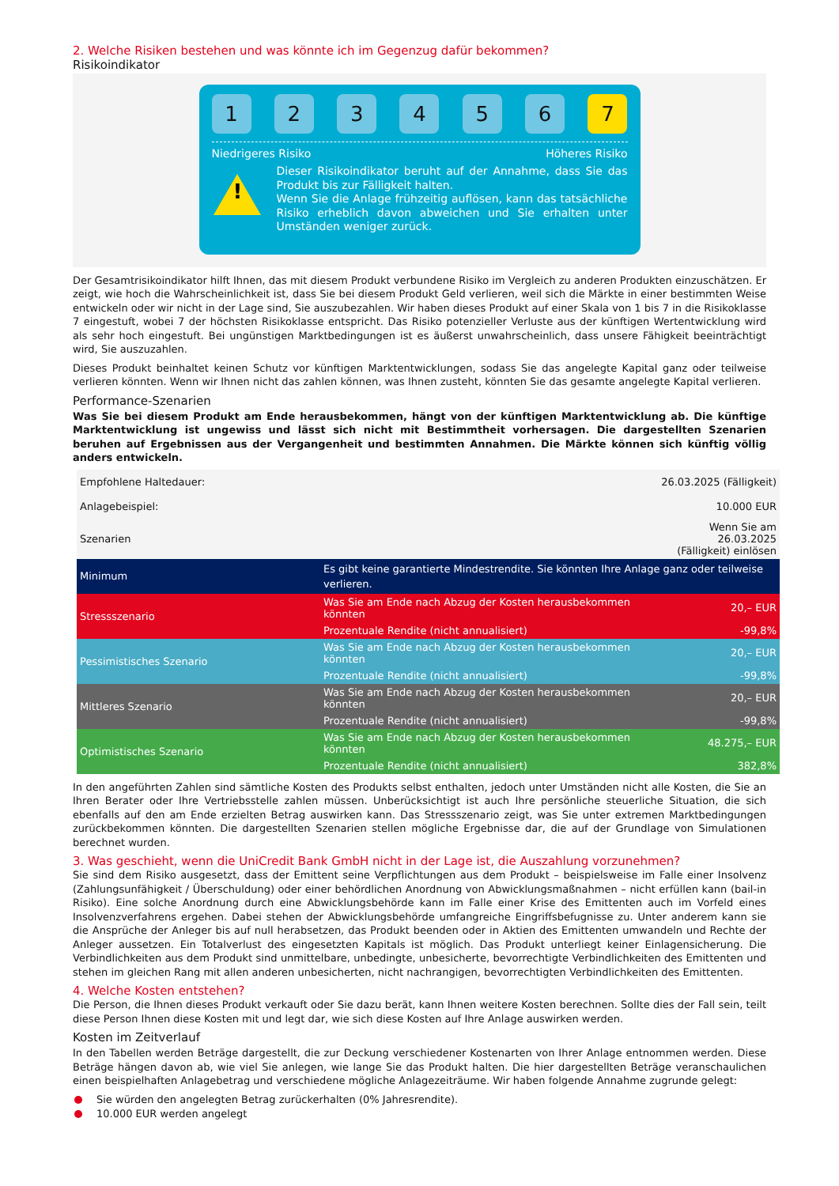2. Welche Risiken bestehen und was könnte ich im Gegenzug dafür bekommen?
Risikoindikator
1 2 3 4 5 6 7
Niedrigeres Risiko Höheres Risiko
!
Dieser Risikoindikator beruht auf der Annahme, dass Sie das Produkt bis zur Fälligkeit halten.
Wenn Sie die Anlage frühzeitig auflösen, kann das tatsächliche Risiko erheblich davon abweichen und Sie erhalten unter Umständen weniger zurück.
Der Gesamtrisikoindikator hilft Ihnen, das mit diesem Produkt verbundene Risiko im Vergleich zu anderen Produkten einzuschätzen. Er zeigt, wie hoch die Wahrscheinlichkeit ist, dass Sie bei diesem Produkt Geld verlieren, weil sich die Märkte in einer bestimmten Weise entwickeln oder wir nicht in der Lage sind, Sie auszubezahlen. Wir haben dieses Produkt auf einer Skala von 1 bis 7 in die Risikoklasse 7 eingestuft, wobei 7 der höchsten Risikoklasse entspricht. Das Risiko potenzieller Verluste aus der künftigen Wertentwicklung wird als sehr hoch eingestuft. Bei ungünstigen Marktbedingungen ist es äußerst unwahrscheinlich, dass unsere Fähigkeit beeinträchtigt wird, Sie auszuzahlen.
Dieses Produkt beinhaltet keinen Schutz vor künftigen Marktentwicklungen, sodass Sie das angelegte Kapital ganz oder teilweise verlieren könnten. Wenn wir Ihnen nicht das zahlen können, was Ihnen zusteht, könnten Sie das gesamte angelegte Kapital verlieren.
Performance-Szenarien
Was Sie bei diesem Produkt am Ende herausbekommen, hängt von der künftigen Marktentwicklung ab. Die künftige Marktentwicklung ist ungewiss und lässt sich nicht mit Bestimmtheit vorhersagen. Die dargestellten Szenarien beruhen auf Ergebnissen aus der Vergangenheit und bestimmten Annahmen. Die Märkte können sich künftig völlig anders entwickeln.
| Empfohlene Haltedauer: | | 26.03.2025 (Fälligkeit) |
| Anlagebeispiel: | | 10.000 EUR |
| Szenarien | | Wenn Sie am 26.03.2025 (Fälligkeit) einlösen |
| Minimum | Es gibt keine garantierte Mindestrendite. Sie könnten Ihre Anlage ganz oder teilweise verlieren. | |
| Stressszenario | Was Sie am Ende nach Abzug der Kosten herausbekommen könnten | 20,– EUR |
| | Prozentuale Rendite (nicht annualisiert) | -99,8% |
| Pessimistisches Szenario | Was Sie am Ende nach Abzug der Kosten herausbekommen könnten | 20,– EUR |
| | Prozentuale Rendite (nicht annualisiert) | -99,8% |
| Mittleres Szenario | Was Sie am Ende nach Abzug der Kosten herausbekommen könnten | 20,– EUR |
| | Prozentuale Rendite (nicht annualisiert) | -99,8% |
| Optimistisches Szenario | Was Sie am Ende nach Abzug der Kosten herausbekommen könnten | 48.275,– EUR |
| | Prozentuale Rendite (nicht annualisiert) | 382,8% |
In den angeführten Zahlen sind sämtliche Kosten des Produkts selbst enthalten, jedoch unter Umständen nicht alle Kosten, die Sie an Ihren Berater oder Ihre Vertriebsstelle zahlen müssen. Unberücksichtigt ist auch Ihre persönliche steuerliche Situation, die sich ebenfalls auf den am Ende erzielten Betrag auswirken kann. Das Stressszenario zeigt, was Sie unter extremen Marktbedingungen zurückbekommen könnten. Die dargestellten Szenarien stellen mögliche Ergebnisse dar, die auf der Grundlage von Simulationen berechnet wurden.
3. Was geschieht, wenn die UniCredit Bank GmbH nicht in der Lage ist, die Auszahlung vorzunehmen?
Sie sind dem Risiko ausgesetzt, dass der Emittent seine Verpflichtungen aus dem Produkt – beispielsweise im Falle einer Insolvenz (Zahlungsunfähigkeit / Überschuldung) oder einer behördlichen Anordnung von Abwicklungsmaßnahmen – nicht erfüllen kann (bail-in Risiko). Eine solche Anordnung durch eine Abwicklungsbehörde kann im Falle einer Krise des Emittenten auch im Vorfeld eines Insolvenzverfahrens ergehen. Dabei stehen der Abwicklungsbehörde umfangreiche Eingriffsbefugnisse zu. Unter anderem kann sie die Ansprüche der Anleger bis auf null herabsetzen, das Produkt beenden oder in Aktien des Emittenten umwandeln und Rechte der Anleger aussetzen. Ein Totalverlust des eingesetzten Kapitals ist möglich. Das Produkt unterliegt keiner Einlagensicherung. Die Verbindlichkeiten aus dem Produkt sind unmittelbare, unbedingte, unbesicherte, bevorrechtigte Verbindlichkeiten des Emittenten und stehen im gleichen Rang mit allen anderen unbesicherten, nicht nachrangigen, bevorrechtigten Verbindlichkeiten des Emittenten.
4. Welche Kosten entstehen?
Die Person, die Ihnen dieses Produkt verkauft oder Sie dazu berät, kann Ihnen weitere Kosten berechnen. Sollte dies der Fall sein, teilt diese Person Ihnen diese Kosten mit und legt dar, wie sich diese Kosten auf Ihre Anlage auswirken werden.
Kosten im Zeitverlauf
In den Tabellen werden Beträge dargestellt, die zur Deckung verschiedener Kostenarten von Ihrer Anlage entnommen werden. Diese Beträge hängen davon ab, wie viel Sie anlegen, wie lange Sie das Produkt halten. Die hier dargestellten Beträge veranschaulichen einen beispielhaften Anlagebetrag und verschiedene mögliche Anlagezeiträume. Wir haben folgende Annahme zugrunde gelegt:
Sie würden den angelegten Betrag zurückerhalten (0% Jahresrendite).
10.000 EUR werden angelegt